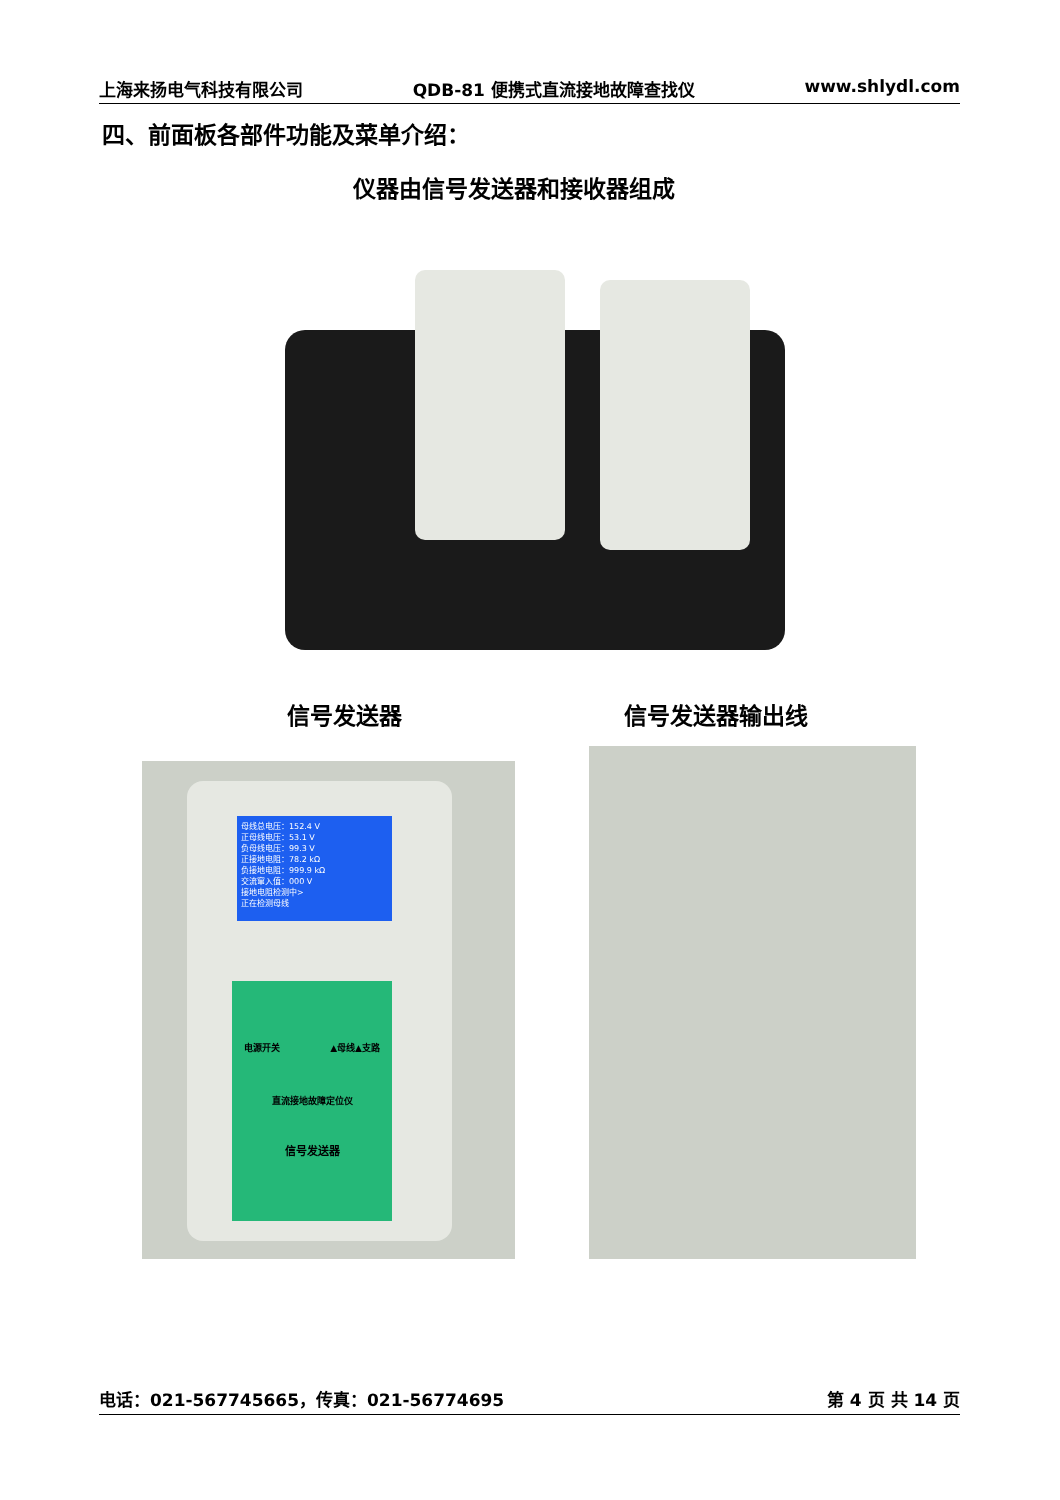上海来扬电气科技有限公司 QDB-81 便携式直流接地故障查找仪 www.shlydl.com
四、前面板各部件功能及菜单介绍：
仪器由信号发送器和接收器组成
信号发送器 信号发送器输出线
母线总电压：152.4 V
正母线电压：53.1 V
负母线电压：99.3 V
正接地电阻：78.2 kΩ
负接地电阻：999.9 kΩ
交流窜入值：000 V
接地电阻检测中>
正在检测母线
电源开关 ▲母线▲支路
直流接地故障定位仪
信号发送器
电话：021-567745665，传真：021-56774695 第 4 页 共 14 页